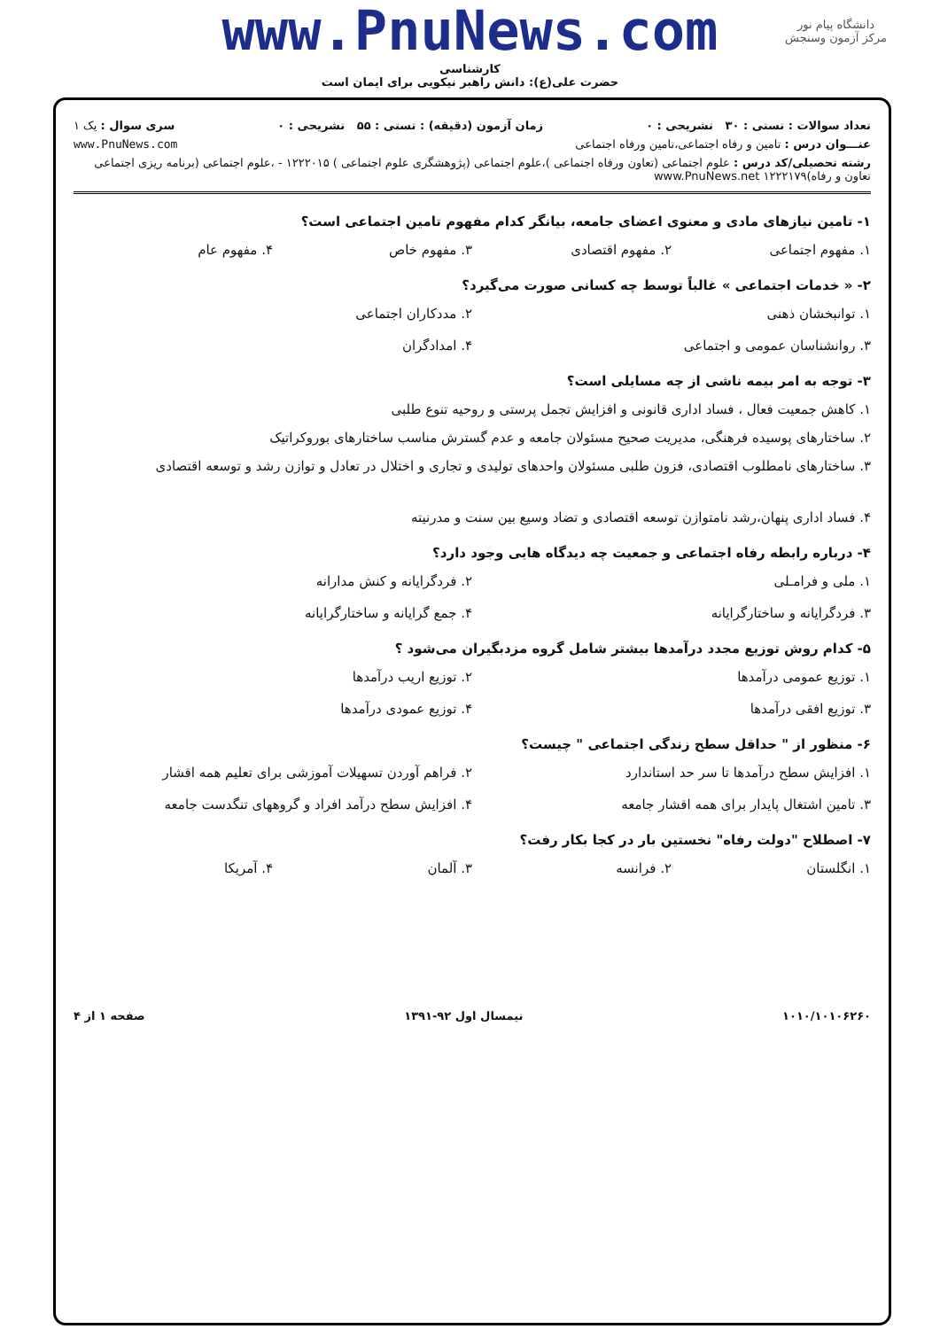دانشگاه پیام نور
مرکز آزمون وسنجش
www.PnuNews.com
کارشناسی
حضرت علی(ع): دانش راهبر نیکویی برای ایمان است
تعداد سوالات : تستی : ۳۰ تشریحی : ۰ زمان آزمون (دقیقه) : تستی : ۵۵ تشریحی : ۰ سری سوال : یک ۱
عنـــوان درس : تامین و رفاه اجتماعی،تامین ورفاه اجتماعی www.PnuNews.com
رشته تحصیلی/کد درس : علوم اجتماعی (تعاون ورفاه اجتماعی )،علوم اجتماعی (پژوهشگری علوم اجتماعی ) ۱۲۲۲۰۱۵ - ،علوم اجتماعی (برنامه ریزی اجتماعی تعاون و رفاه)۱۲۲۲۱۷۹ www.PnuNews.net
۱- تامین نیازهای مادی و معنوی اعضای جامعه، بیانگر کدام مفهوم تامین اجتماعی است؟
۱. مفهوم اجتماعی ۲. مفهوم اقتصادی ۳. مفهوم خاص ۴. مفهوم عام
۲- « خدمات اجتماعی » غالباً توسط چه کسانی صورت می‌گیرد؟
۱. توانبخشان ذهنی ۲. مددکاران اجتماعی ۳. روانشناسان عمومی و اجتماعی ۴. امدادگران
۳- توجه به امر بیمه ناشی از چه مسایلی است؟
۱. کاهش جمعیت فعال ، فساد اداری قانونی و افزایش تجمل پرستی و روحیه تنوع طلبی
۲. ساختارهای پوسیده فرهنگی، مدیریت صحیح مسئولان جامعه و عدم گسترش مناسب ساختارهای بوروکراتیک
۳. ساختارهای نامطلوب اقتصادی، فزون طلبی مسئولان واحدهای تولیدی و تجاری و اختلال در تعادل و توازن رشد و توسعه اقتصادی
۴. فساد اداری پنهان،رشد نامتوازن توسعه اقتصادی و تضاد وسیع بین سنت و مدرنیته
۴- درباره رابطه رفاه اجتماعی و جمعیت چه دیدگاه هایی وجود دارد؟
۱. ملی و فرامـلی ۲. فردگرایانه و کنش مدارانه ۳. فردگرایانه و ساختارگرایانه ۴. جمع گرایانه و ساختارگرایانه
۵- کدام روش توزیع مجدد درآمدها بیشتر شامل گروه مزدبگیران می‌شود ؟
۱. توزیع عمومی درآمدها ۲. توزیع اریب درآمدها ۳. توزیع افقی درآمدها ۴. توزیع عمودی درآمدها
۶- منظور از " حداقل سطح زندگی اجتماعی " چیست؟
۱. افزایش سطح درآمدها تا سر حد استاندارد ۲. فراهم آوردن تسهیلات آموزشی برای تعلیم همه اقشار ۳. تامین اشتغال پایدار برای همه اقشار جامعه ۴. افزایش سطح درآمد افراد و گروههای تنگدست جامعه
۷- اصطلاح "دولت رفاه" نخستین بار در کجا بکار رفت؟
۱. انگلستان ۲. فرانسه ۳. آلمان ۴. آمریکا
۱۰۱۰/۱۰۱۰۶۲۶۰ نیمسال اول ۹۲-۱۳۹۱ صفحه ۱ از ۴